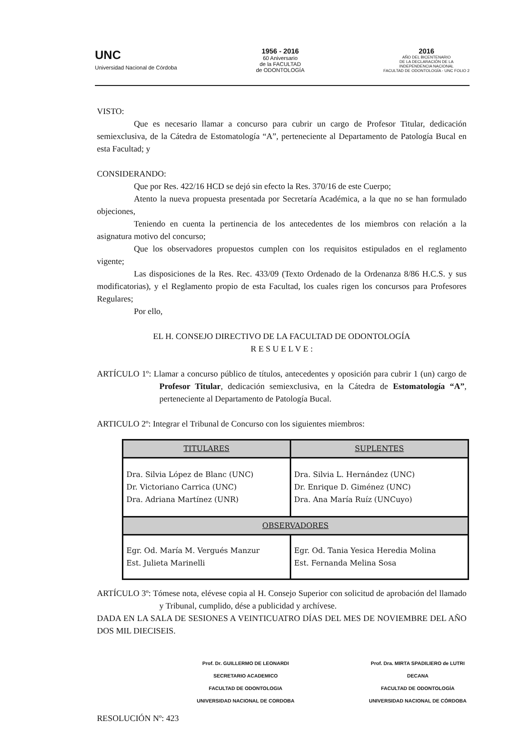UNC
Universidad Nacional de Córdoba
1956 - 2016
60 Aniversario
de la FACULTAD
de ODONTOLOGÍA
2016
AÑO DEL BICENTENARIO
DE LA DECLARACIÓN DE LA
INDEPENDENCIA NACIONAL
FACULTAD DE ODONTOLOGÍA - UNC FOLIO 2
VISTO:
Que es necesario llamar a concurso para cubrir un cargo de Profesor Titular, dedicación semiexclusiva, de la Cátedra de Estomatología “A”, perteneciente al Departamento de Patología Bucal en esta Facultad; y
CONSIDERANDO:
Que por Res. 422/16 HCD se dejó sin efecto la Res. 370/16 de este Cuerpo;
Atento la nueva propuesta presentada por Secretaría Académica, a la que no se han formulado objeciones,
Teniendo en cuenta la pertinencia de los antecedentes de los miembros con relación a la asignatura motivo del concurso;
Que los observadores propuestos cumplen con los requisitos estipulados en el reglamento vigente;
Las disposiciones de la Res. Rec. 433/09 (Texto Ordenado de la Ordenanza 8/86 H.C.S. y sus modificatorias), y el Reglamento propio de esta Facultad, los cuales rigen los concursos para Profesores Regulares;
Por ello,
EL H. CONSEJO DIRECTIVO DE LA FACULTAD DE ODONTOLOGÍA
R E S U E L V E :
ARTÍCULO 1º: Llamar a concurso público de títulos, antecedentes y oposición para cubrir 1 (un) cargo de Profesor Titular, dedicación semiexclusiva, en la Cátedra de Estomatología “A”, perteneciente al Departamento de Patología Bucal.
ARTICULO 2º: Integrar el Tribunal de Concurso con los siguientes miembros:
| TITULARES | SUPLENTES |
| --- | --- |
| Dra. Silvia López de Blanc (UNC) Dr. Victoriano Carrica (UNC) Dra. Adriana Martínez (UNR) | Dra. Silvia L. Hernández (UNC) Dr. Enrique D. Giménez (UNC) Dra. Ana María Ruíz (UNCuyo) |
| OBSERVADORES | |
| Egr. Od. María M. Vergués Manzur Est. Julieta Marinelli | Egr. Od. Tania Yesica Heredia Molina Est. Fernanda Melina Sosa |
ARTÍCULO 3º: Tómese nota, elévese copia al H. Consejo Superior con solicitud de aprobación del llamado y Tribunal, cumplido, dése a publicidad y archívese.
DADA EN LA SALA DE SESIONES A VEINTICUATRO DÍAS DEL MES DE NOVIEMBRE DEL AÑO DOS MIL DIECISEIS.
Prof. Dr. GUILLERMO DE LEONARDI
SECRETARIO ACADEMICO
FACULTAD DE ODONTOLOGIA
UNIVERSIDAD NACIONAL DE CORDOBA
Prof. Dra. MIRTA SPADILIERO de LUTRI
DECANA
FACULTAD DE ODONTOLOGÍA
UNIVERSIDAD NACIONAL DE CÓRDOBA
RESOLUCIÓN Nº: 423